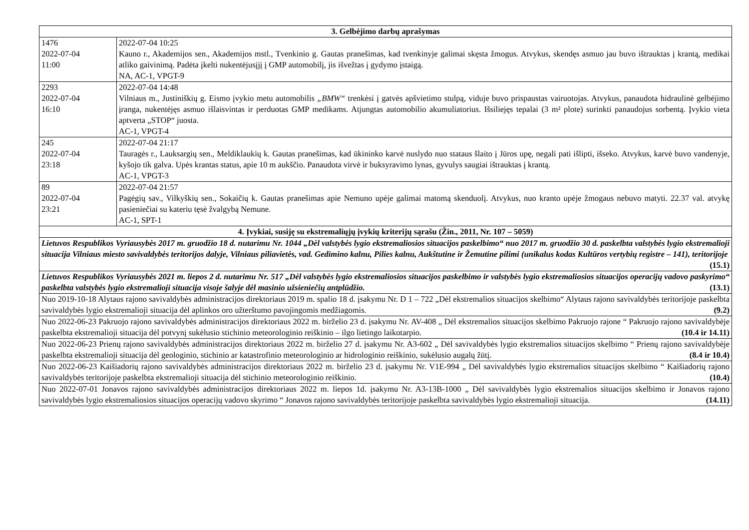| 3. Gelbėjimo darbų aprašymas | |
| --- | --- |
| 1476 2022-07-04 11:00 | 2022-07-04 10:25 Kauno r., Akademijos sen., Akademijos mstl., Tvenkinio g. Gautas pranešimas, kad tvenkinyje galimai skęsta žmogus. Atvykus, skendęs asmuo jau buvo ištrauktas į krantą, medikai atliko gaivinimą. Padėta įkelti nukentėjusįjį į GMP automobilį, jis išvežtas į gydymo įstaigą. NA, AC-1, VPGT-9 |
| 2293 2022-07-04 16:10 | 2022-07-04 14:48 Vilniaus m., Justiniškių g. Eismo įvykio metu automobilis „BMW“ trenkėsi į gatvės apšvietimo stulpą, viduje buvo prispaustas vairuotojas. Atvykus, panaudota hidraulinė gelbėjimo įranga, nukentėjęs asmuo išlaisvintas ir perduotas GMP medikams. Atjungtas automobilio akumuliatorius. Išsiliejęs tepalai (3 m² plote) surinkti panaudojus sorbentą. Įvykio vieta aptverta „STOP“ juosta. AC-1, VPGT-4 |
| 245 2022-07-04 23:18 | 2022-07-04 21:17 Tauragės r., Lauksargių sen., Meldiklaukių k. Gautas pranešimas, kad ūkininko karvė nuslydo nuo stataus šlaito į Jūros upę, negali pati išlipti, išseko. Atvykus, karvė buvo vandenyje, kyšojo tik galva. Upės krantas status, apie 10 m aukščio. Panaudota virvė ir buksyravimo lynas, gyvulys saugiai ištrauktas į krantą. AC-1, VPGT-3 |
| 89 2022-07-04 23:21 | 2022-07-04 21:57 Pagėgių sav., Vilkyškių sen., Sokaičių k. Gautas pranešimas apie Nemuno upėje galimai matomą skenduolį. Atvykus, nuo kranto upėje žmogaus nebuvo matyti. 22.37 val. atvykę pasieniečiai su kateriu tęsė žvalgybą Nemune. AC-1, SPT-1 |
| 4. Įvykiai, susiję su ekstremaliųjų įvykių kriterijų sąrašu (Žin., 2011, Nr. 107 – 5059) | |
| Lietuvos Respublikos Vyriausybės 2017 m. gruodžio 18 d. nutarimu Nr. 1044 „Dėl valstybės lygio ekstremaliosios situacijos paskelbimo“ nuo 2017 m. gruodžio 30 d. paskelbta valstybės lygio ekstremalioji situacija Vilniaus miesto savivaldybės teritorijos dalyje, Vilniaus piliavietės, vad. Gedimino kalnu, Pilies kalnu, Aukštutine ir Žemutine pilimi (unikalus kodas Kultūros vertybių registre – 141), teritorijoje (15.1) | |
| Lietuvos Respublikos Vyriausybės 2021 m. liepos 2 d. nutarimu Nr. 517 „Dėl valstybės lygio ekstremaliosios situacijos paskelbimo ir valstybės lygio ekstremaliosios situacijos operacijų vadovo paskyrimo“ paskelbta valstybės lygio ekstremalioji situacija visoje šalyje dėl masinio užsieniečių antplūdžio. (13.1) | |
| Nuo 2019-10-18 Alytaus rajono savivaldybės administracijos direktoriaus 2019 m. spalio 18 d. įsakymu Nr. D 1 – 722 „Dėl ekstremalios situacijos skelbimo“ Alytaus rajono savivaldybės teritorijoje paskelbta savivaldybės lygio ekstremalioji situacija dėl aplinkos oro užterštumo pavojingomis medžiagomis. (9.2) | |
| Nuo 2022-06-23 Pakruojo rajono savivaldybės administracijos direktoriaus 2022 m. birželio 23 d. įsakymu Nr. AV-408 „ Dėl ekstremalios situacijos skelbimo Pakruojo rajone “ Pakruojo rajono savivaldybėje paskelbta ekstremalioji situacija dėl potvynį sukėlusio stichinio meteorologinio reiškinio – ilgo lietingo laikotarpio. (10.4 ir 14.11) | |
| Nuo 2022-06-23 Prienų rajono savivaldybės administracijos direktoriaus 2022 m. birželio 27 d. įsakymu Nr. A3-602 „ Dėl savivaldybės lygio ekstremalios situacijos skelbimo “ Prienų rajono savivaldybėje paskelbta ekstremalioji situacija dėl geologinio, stichinio ar katastrofinio meteorologinio ar hidrologinio reiškinio, sukėlusio augalų žūtį. (8.4 ir 10.4) | |
| Nuo 2022-06-23 Kaišiadorių rajono savivaldybės administracijos direktoriaus 2022 m. birželio 23 d. įsakymu Nr. V1E-994 „ Dėl savivaldybės lygio ekstremalios situacijos skelbimo “ Kaišiadorių rajono savivaldybės teritorijoje paskelbta ekstremalioji situacija dėl stichinio meteorologinio reiškinio. (10.4) | |
| Nuo 2022-07-01 Jonavos rajono savivaldybės administracijos direktoriaus 2022 m. liepos 1d. įsakymu Nr. A3-13B-1000 „ Dėl savivaldybės lygio ekstremalios situacijos skelbimo ir Jonavos rajono savivaldybės lygio ekstremaliosios situacijos operacijų vadovo skyrimo “ Jonavos rajono savivaldybės teritorijoje paskelbta savivaldybės lygio ekstremalioji situacija. (14.11) | |